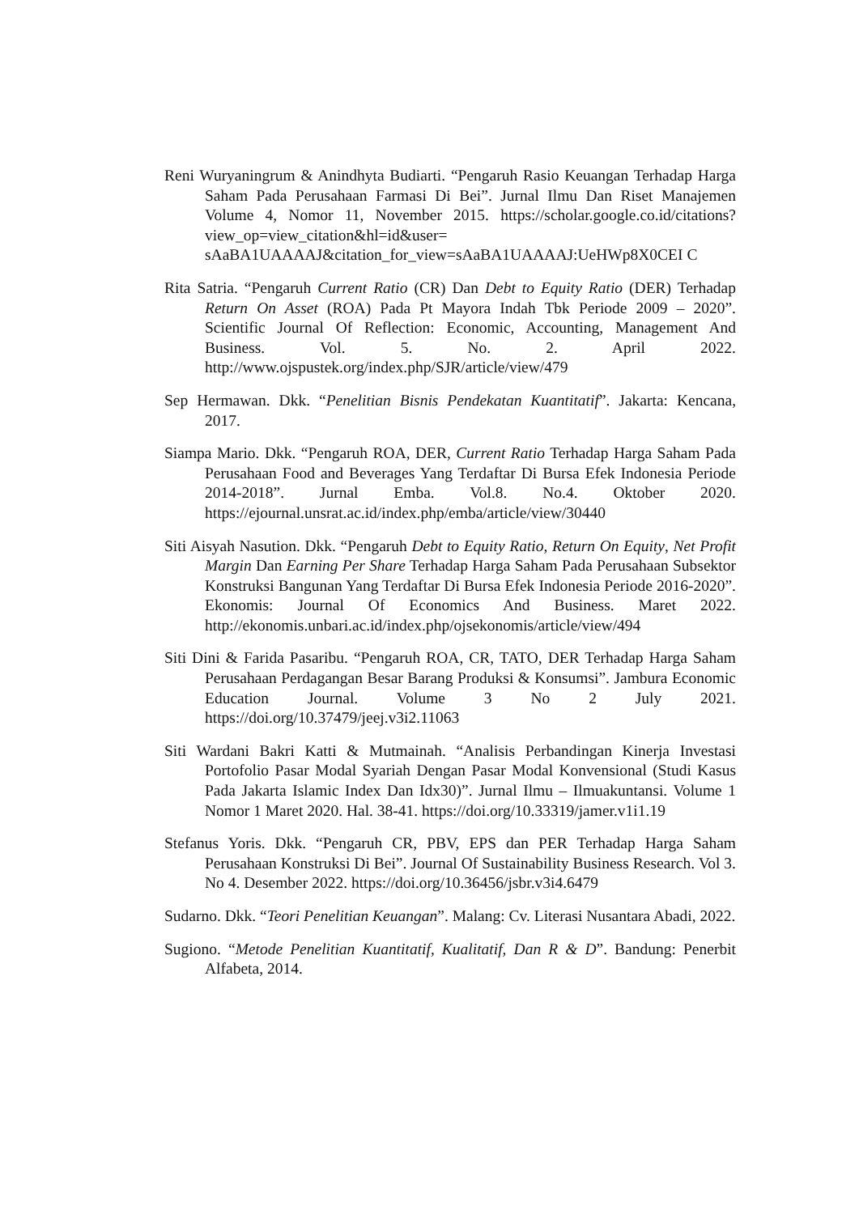Reni Wuryaningrum & Anindhyta Budiarti. “Pengaruh Rasio Keuangan Terhadap Harga Saham Pada Perusahaan Farmasi Di Bei”. Jurnal Ilmu Dan Riset Manajemen Volume 4, Nomor 11, November 2015. https://scholar.google.co.id/citations?view_op=view_citation&hl=id&user= sAaBA1UAAAAJ&citation_for_view=sAaBA1UAAAAJ:UeHWp8X0CEI C
Rita Satria. “Pengaruh Current Ratio (CR) Dan Debt to Equity Ratio (DER) Terhadap Return On Asset (ROA) Pada Pt Mayora Indah Tbk Periode 2009 – 2020”. Scientific Journal Of Reflection: Economic, Accounting, Management And Business. Vol. 5. No. 2. April 2022. http://www.ojspustek.org/index.php/SJR/article/view/479
Sep Hermawan. Dkk. “Penelitian Bisnis Pendekatan Kuantitatif”. Jakarta: Kencana, 2017.
Siampa Mario. Dkk. “Pengaruh ROA, DER, Current Ratio Terhadap Harga Saham Pada Perusahaan Food and Beverages Yang Terdaftar Di Bursa Efek Indonesia Periode 2014-2018”. Jurnal Emba. Vol.8. No.4. Oktober 2020. https://ejournal.unsrat.ac.id/index.php/emba/article/view/30440
Siti Aisyah Nasution. Dkk. “Pengaruh Debt to Equity Ratio, Return On Equity, Net Profit Margin Dan Earning Per Share Terhadap Harga Saham Pada Perusahaan Subsektor Konstruksi Bangunan Yang Terdaftar Di Bursa Efek Indonesia Periode 2016-2020”. Ekonomis: Journal Of Economics And Business. Maret 2022. http://ekonomis.unbari.ac.id/index.php/ojsekonomis/article/view/494
Siti Dini & Farida Pasaribu. “Pengaruh ROA, CR, TATO, DER Terhadap Harga Saham Perusahaan Perdagangan Besar Barang Produksi & Konsumsi”. Jambura Economic Education Journal. Volume 3 No 2 July 2021. https://doi.org/10.37479/jeej.v3i2.11063
Siti Wardani Bakri Katti & Mutmainah. “Analisis Perbandingan Kinerja Investasi Portofolio Pasar Modal Syariah Dengan Pasar Modal Konvensional (Studi Kasus Pada Jakarta Islamic Index Dan Idx30)”. Jurnal Ilmu – Ilmuakuntansi. Volume 1 Nomor 1 Maret 2020. Hal. 38-41. https://doi.org/10.33319/jamer.v1i1.19
Stefanus Yoris. Dkk. “Pengaruh CR, PBV, EPS dan PER Terhadap Harga Saham Perusahaan Konstruksi Di Bei”. Journal Of Sustainability Business Research. Vol 3. No 4. Desember 2022. https://doi.org/10.36456/jsbr.v3i4.6479
Sudarno. Dkk. “Teori Penelitian Keuangan”. Malang: Cv. Literasi Nusantara Abadi, 2022.
Sugiono. “Metode Penelitian Kuantitatif, Kualitatif, Dan R & D”. Bandung: Penerbit Alfabeta, 2014.